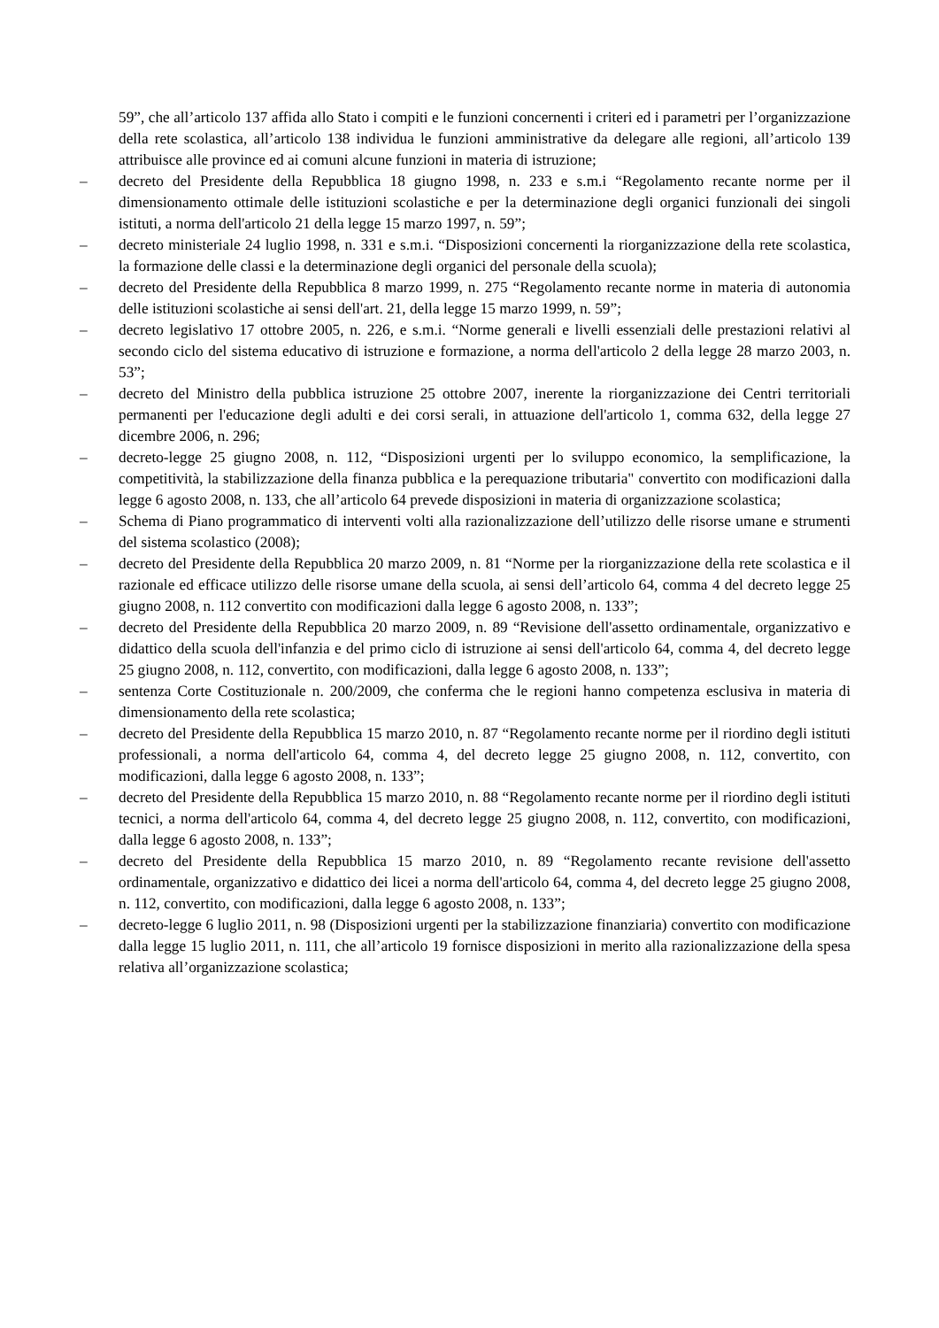59”, che all’articolo 137 affida allo Stato i compiti e le funzioni concernenti i criteri ed i parametri per l’organizzazione della rete scolastica, all’articolo 138 individua le funzioni amministrative da delegare alle regioni, all’articolo 139 attribuisce alle province ed ai comuni alcune funzioni in materia di istruzione;
– decreto del Presidente della Repubblica 18 giugno 1998, n. 233 e s.m.i “Regolamento recante norme per il dimensionamento ottimale delle istituzioni scolastiche e per la determinazione degli organici funzionali dei singoli istituti, a norma dell'articolo 21 della legge 15 marzo 1997, n. 59”;
– decreto ministeriale 24 luglio 1998, n. 331 e s.m.i. “Disposizioni concernenti la riorganizzazione della rete scolastica, la formazione delle classi e la determinazione degli organici del personale della scuola);
– decreto del Presidente della Repubblica 8 marzo 1999, n. 275 “Regolamento recante norme in materia di autonomia delle istituzioni scolastiche ai sensi dell'art. 21, della legge 15 marzo 1999, n. 59”;
– decreto legislativo 17 ottobre 2005, n. 226, e s.m.i. “Norme generali e livelli essenziali delle prestazioni relativi al secondo ciclo del sistema educativo di istruzione e formazione, a norma dell'articolo 2 della legge 28 marzo 2003, n. 53”;
– decreto del Ministro della pubblica istruzione 25 ottobre 2007, inerente la riorganizzazione dei Centri territoriali permanenti per l'educazione degli adulti e dei corsi serali, in attuazione dell'articolo 1, comma 632, della legge 27 dicembre 2006, n. 296;
– decreto-legge 25 giugno 2008, n. 112, “Disposizioni urgenti per lo sviluppo economico, la semplificazione, la competitività, la stabilizzazione della finanza pubblica e la perequazione tributaria" convertito con modificazioni dalla legge 6 agosto 2008, n. 133, che all’articolo 64 prevede disposizioni in materia di organizzazione scolastica;
– Schema di Piano programmatico di interventi volti alla razionalizzazione dell’utilizzo delle risorse umane e strumenti del sistema scolastico (2008);
– decreto del Presidente della Repubblica 20 marzo 2009, n. 81 “Norme per la riorganizzazione della rete scolastica e il razionale ed efficace utilizzo delle risorse umane della scuola, ai sensi dell’articolo 64, comma 4 del decreto legge 25 giugno 2008, n. 112 convertito con modificazioni dalla legge 6 agosto 2008, n. 133”;
– decreto del Presidente della Repubblica 20 marzo 2009, n. 89 “Revisione dell'assetto ordinamentale, organizzativo e didattico della scuola dell'infanzia e del primo ciclo di istruzione ai sensi dell'articolo 64, comma 4, del decreto legge 25 giugno 2008, n. 112, convertito, con modificazioni, dalla legge 6 agosto 2008, n. 133”;
– sentenza Corte Costituzionale n. 200/2009, che conferma che le regioni hanno competenza esclusiva in materia di dimensionamento della rete scolastica;
– decreto del Presidente della Repubblica 15 marzo 2010, n. 87 “Regolamento recante norme per il riordino degli istituti professionali, a norma dell'articolo 64, comma 4, del decreto legge 25 giugno 2008, n. 112, convertito, con modificazioni, dalla legge 6 agosto 2008, n. 133”;
– decreto del Presidente della Repubblica 15 marzo 2010, n. 88 “Regolamento recante norme per il riordino degli istituti tecnici, a norma dell'articolo 64, comma 4, del decreto legge 25 giugno 2008, n. 112, convertito, con modificazioni, dalla legge 6 agosto 2008, n. 133”;
– decreto del Presidente della Repubblica 15 marzo 2010, n. 89 “Regolamento recante revisione dell'assetto ordinamentale, organizzativo e didattico dei licei a norma dell'articolo 64, comma 4, del decreto legge 25 giugno 2008, n. 112, convertito, con modificazioni, dalla legge 6 agosto 2008, n. 133”;
– decreto-legge 6 luglio 2011, n. 98 (Disposizioni urgenti per la stabilizzazione finanziaria) convertito con modificazione dalla legge 15 luglio 2011, n. 111, che all’articolo 19 fornisce disposizioni in merito alla razionalizzazione della spesa relativa all’organizzazione scolastica;